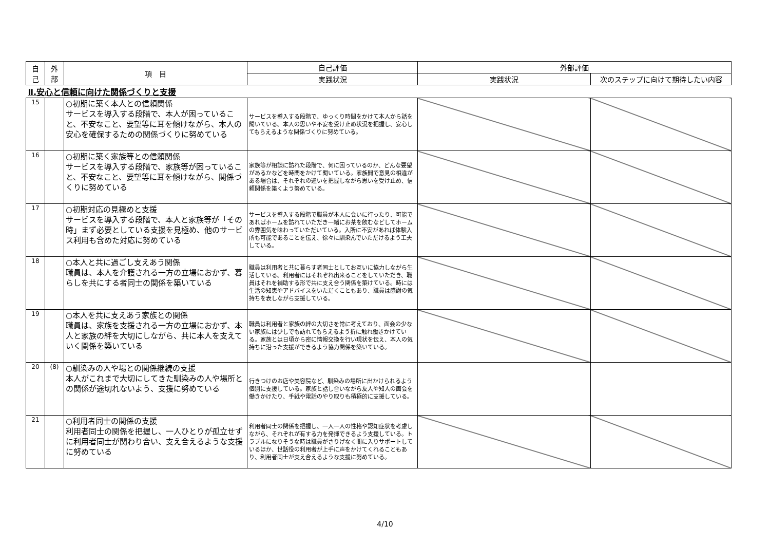| 自 己 | 外 部 | 項 目 | 自己評価 | 外部評価 | |
| --- | --- | --- | --- | --- | --- |
| | | | 実践状況 | 実践状況 | 次のステップに向けて期待したい内容 |
| Ⅱ.安心と信頼に向けた関係づくりと支援 | | | | | |
| 15 | | ○初期に築く本人との信頼関係 サービスを導入する段階で、本人が困っていること、不安なこと、要望等に耳を傾けながら、本人の安心を確保するための関係づくりに努めている | サービスを導入する段階で、ゆっくり時間をかけて本人から話を聞いている。本人の思いや不安を受け止め状況を把握し、安心してもらえるような関係づくりに努めている。 | | |
| 16 | | ○初期に築く家族等との信頼関係 サービスを導入する段階で、家族等が困っていること、不安なこと、要望等に耳を傾けながら、関係づくりに努めている | 家族等が相談に訪れた段階で、何に困っているのか、どんな要望があるかなどを時間をかけて聞いている。家族間で意見の相違がある場合は、それぞれの違いを把握しながら思いを受け止め、信頼関係を築くよう努めている。 | | |
| 17 | | ○初期対応の見極めと支援 サービスを導入する段階で、本人と家族等が「その時」まず必要としている支援を見極め、他のサービス利用も含めた対応に努めている | サービスを導入する段階で職員が本人に会いに行ったり、可能であればホームを訪れていただき一緒にお茶を飲むなどしてホームの雰囲気を味わっていただいている。入所に不安があれば体験入所も可能であることを伝え、徐々に馴染んでいただけるよう工夫している。 | | |
| 18 | | ○本人と共に過ごし支えあう関係 職員は、本人を介護される一方の立場におかず、暮らしを共にする者同士の関係を築いている | 職員は利用者と共に暮らす者同士としてお互いに協力しながら生活している。利用者にはそれぞれ出来ることをしていただき、職員はそれを補助する形で共に支え合う関係を築けている。時には生活の知恵やアドバイスをいただくこともあり、職員は感謝の気持ちを表しながら支援している。 | | |
| 19 | | ○本人を共に支えあう家族との関係 職員は、家族を支援される一方の立場におかず、本人と家族の絆を大切にしながら、共に本人を支えていく関係を築いている | 職員は利用者と家族の絆の大切さを常に考えており、面会の少ない家族には少しでも訪れてもらえるよう折に触れ働きかけている。家族とは日頃から密に情報交換を行い現状を伝え、本人の気持ちに沿った支援ができるよう協力関係を築いている。 | | |
| 20 | (8) | ○馴染みの人や場との関係継続の支援 本人がこれまで大切にしてきた馴染みの人や場所との関係が途切れないよう、支援に努めている | 行きつけのお店や美容院など、馴染みの場所に出かけられるよう個別に支援している。家族と話し合いながら友人や知人の面会を働きかけたり、手紙や電話のやり取りも積極的に支援している。 | | |
| 21 | | ○利用者同士の関係の支援 利用者同士の関係を把握し、一人ひとりが孤立せずに利用者同士が関わり合い、支え合えるような支援に努めている | 利用者同士の関係を把握し、一人一人の性格や認知症状を考慮しながら、それぞれが有する力を発揮できるよう支援している。トラブルになりそうな時は職員がさりげなく間に入りサポートしているほか、世話役の利用者が上手に声をかけてくれることもあり、利用者同士が支え合えるような支援に努めている。 | | |
4/10